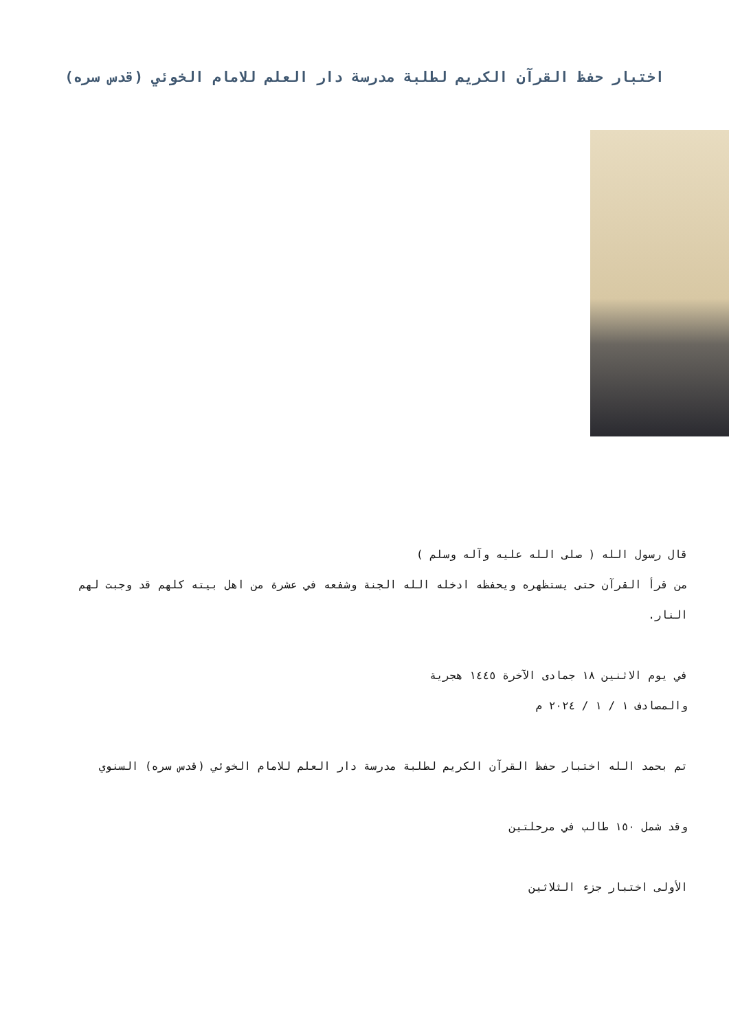اختبار حفظ القرآن الكريم لطلبة مدرسة دار العلم للامام الخوئي (قدس سره)
قال رسول الله ( صلى الله عليه وآله وسلم )
من قرأ القرآن حتى يستظهره ويحفظه ادخله الله الجنة وشفعه في عشرة من اهل بيته كلهم قد وجبت لهم النار.
في يوم الاثنين ١٨ جمادى الآخرة ١٤٤٥ هجرية
والمصادف ١ / ١ / ٢٠٢٤ م
تم بحمد الله اختبار حفظ القرآن الكريم لطلبة مدرسة دار العلم للامام الخوئي (قدس سره) السنوي
وقد شمل ١٥٠ طالب في مرحلتين
الأولى اختبار جزء الثلاثين